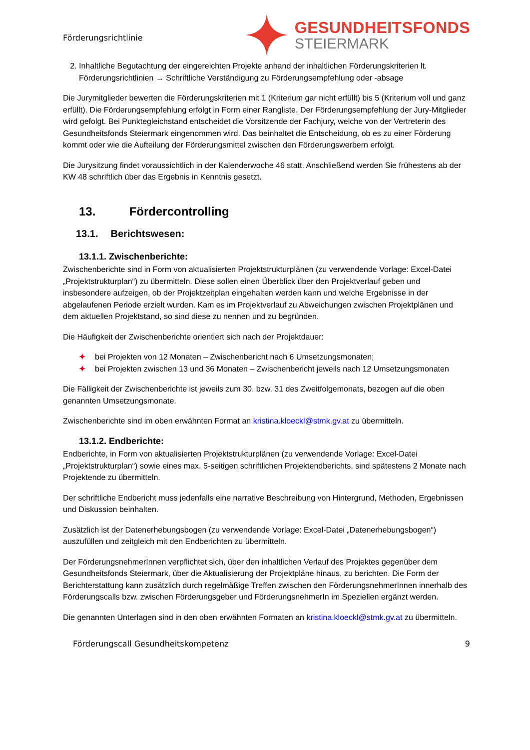Förderungsrichtlinie
GESUNDHEITSFONDS
STEIERMARK
2. Inhaltliche Begutachtung der eingereichten Projekte anhand der inhaltlichen Förderungskriterien lt. Förderungsrichtlinien → Schriftliche Verständigung zu Förderungsempfehlung oder -absage
Die Jurymitglieder bewerten die Förderungskriterien mit 1 (Kriterium gar nicht erfüllt) bis 5 (Kriterium voll und ganz erfüllt). Die Förderungsempfehlung erfolgt in Form einer Rangliste. Der Förderungsempfehlung der Jury-Mitglieder wird gefolgt. Bei Punktegleichstand entscheidet die Vorsitzende der Fachjury, welche von der Vertreterin des Gesundheitsfonds Steiermark eingenommen wird. Das beinhaltet die Entscheidung, ob es zu einer Förderung kommt oder wie die Aufteilung der Förderungsmittel zwischen den Förderungswerbern erfolgt.
Die Jurysitzung findet voraussichtlich in der Kalenderwoche 46 statt. Anschließend werden Sie frühestens ab der KW 48 schriftlich über das Ergebnis in Kenntnis gesetzt.
13. Fördercontrolling
13.1. Berichtswesen:
13.1.1. Zwischenberichte:
Zwischenberichte sind in Form von aktualisierten Projektstrukturplänen (zu verwendende Vorlage: Excel-Datei „Projektstrukturplan“) zu übermitteln. Diese sollen einen Überblick über den Projektverlauf geben und insbesondere aufzeigen, ob der Projektzeitplan eingehalten werden kann und welche Ergebnisse in der abgelaufenen Periode erzielt wurden. Kam es im Projektverlauf zu Abweichungen zwischen Projektplänen und dem aktuellen Projektstand, so sind diese zu nennen und zu begründen.
Die Häufigkeit der Zwischenberichte orientiert sich nach der Projektdauer:
✦ bei Projekten von 12 Monaten – Zwischenbericht nach 6 Umsetzungsmonaten;
✦ bei Projekten zwischen 13 und 36 Monaten – Zwischenbericht jeweils nach 12 Umsetzungsmonaten
Die Fälligkeit der Zwischenberichte ist jeweils zum 30. bzw. 31 des Zweitfolgemonats, bezogen auf die oben genannten Umsetzungsmonate.
Zwischenberichte sind im oben erwähnten Format an kristina.kloeckl@stmk.gv.at zu übermitteln.
13.1.2. Endberichte:
Endberichte, in Form von aktualisierten Projektstrukturplänen (zu verwendende Vorlage: Excel-Datei „Projektstrukturplan“) sowie eines max. 5-seitigen schriftlichen Projektendberichts, sind spätestens 2 Monate nach Projektende zu übermitteln.
Der schriftliche Endbericht muss jedenfalls eine narrative Beschreibung von Hintergrund, Methoden, Ergebnissen und Diskussion beinhalten.
Zusätzlich ist der Datenerhebungsbogen (zu verwendende Vorlage: Excel-Datei „Datenerhebungsbogen“) auszufüllen und zeitgleich mit den Endberichten zu übermitteln.
Der FörderungsnehmerInnen verpflichtet sich, über den inhaltlichen Verlauf des Projektes gegenüber dem Gesundheitsfonds Steiermark, über die Aktualisierung der Projektpläne hinaus, zu berichten. Die Form der Berichterstattung kann zusätzlich durch regelmäßige Treffen zwischen den FörderungsnehmerInnen innerhalb des Förderungscalls bzw. zwischen Förderungsgeber und FörderungsnehmerIn im Speziellen ergänzt werden.
Die genannten Unterlagen sind in den oben erwähnten Formaten an kristina.kloeckl@stmk.gv.at zu übermitteln.
Förderungscall Gesundheitskompetenz 9